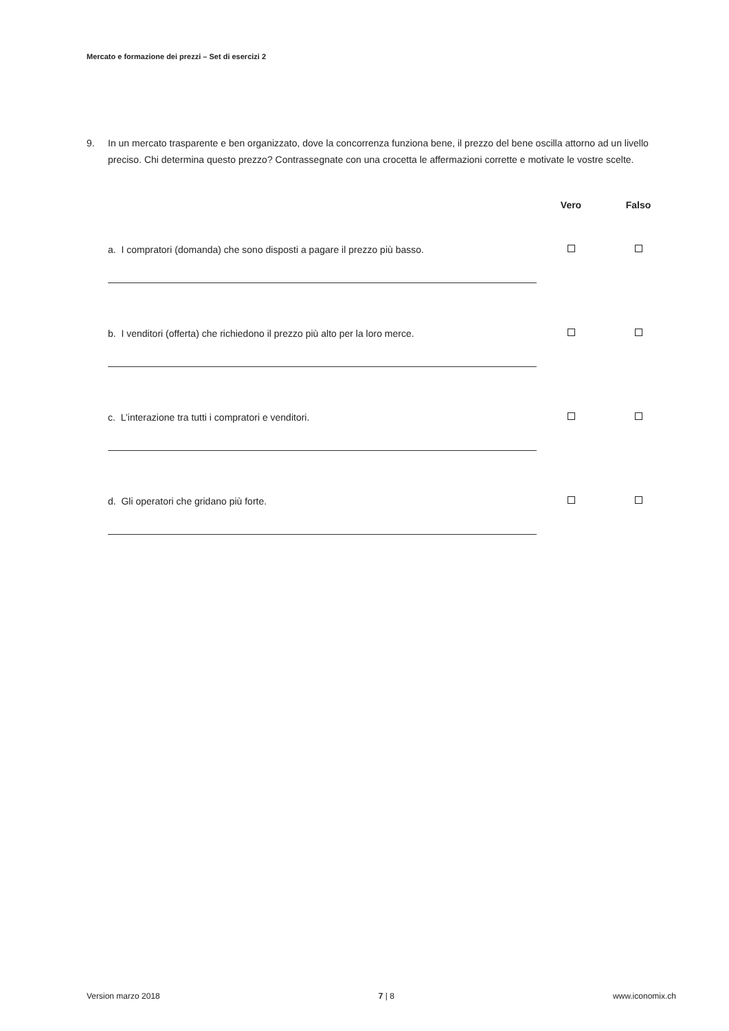Mercato e formazione dei prezzi – Set di esercizi 2
9. In un mercato trasparente e ben organizzato, dove la concorrenza funziona bene, il prezzo del bene oscilla attorno ad un livello preciso. Chi determina questo prezzo? Contrassegnate con una crocetta le affermazioni corrette e motivate le vostre scelte.
| | Vero | Falso |
| --- | --- | --- |
| a. I compratori (domanda) che sono disposti a pagare il prezzo più basso. | | |
| b. I venditori (offerta) che richiedono il prezzo più alto per la loro merce. | | |
| c. L’interazione tra tutti i compratori e venditori. | | |
| d. Gli operatori che gridano più forte. | | |
Version marzo 2018 7 | 8 www.iconomix.ch